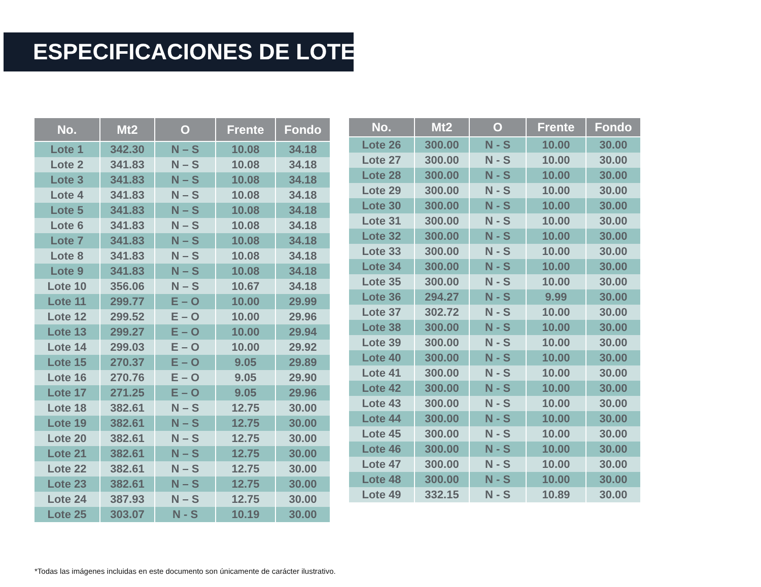ESPECIFICACIONES DE LOTES
| No. | Mt2 | O | Frente | Fondo |
| --- | --- | --- | --- | --- |
| Lote 1 | 342.30 | N – S | 10.08 | 34.18 |
| Lote 2 | 341.83 | N – S | 10.08 | 34.18 |
| Lote 3 | 341.83 | N – S | 10.08 | 34.18 |
| Lote 4 | 341.83 | N – S | 10.08 | 34.18 |
| Lote 5 | 341.83 | N – S | 10.08 | 34.18 |
| Lote 6 | 341.83 | N – S | 10.08 | 34.18 |
| Lote 7 | 341.83 | N – S | 10.08 | 34.18 |
| Lote 8 | 341.83 | N – S | 10.08 | 34.18 |
| Lote 9 | 341.83 | N – S | 10.08 | 34.18 |
| Lote 10 | 356.06 | N – S | 10.67 | 34.18 |
| Lote 11 | 299.77 | E – O | 10.00 | 29.99 |
| Lote 12 | 299.52 | E – O | 10.00 | 29.96 |
| Lote 13 | 299.27 | E – O | 10.00 | 29.94 |
| Lote 14 | 299.03 | E – O | 10.00 | 29.92 |
| Lote 15 | 270.37 | E – O | 9.05 | 29.89 |
| Lote 16 | 270.76 | E – O | 9.05 | 29.90 |
| Lote 17 | 271.25 | E – O | 9.05 | 29.96 |
| Lote 18 | 382.61 | N – S | 12.75 | 30.00 |
| Lote 19 | 382.61 | N – S | 12.75 | 30.00 |
| Lote 20 | 382.61 | N – S | 12.75 | 30.00 |
| Lote 21 | 382.61 | N – S | 12.75 | 30.00 |
| Lote 22 | 382.61 | N – S | 12.75 | 30.00 |
| Lote 23 | 382.61 | N – S | 12.75 | 30.00 |
| Lote 24 | 387.93 | N – S | 12.75 | 30.00 |
| Lote 25 | 303.07 | N - S | 10.19 | 30.00 |
| No. | Mt2 | O | Frente | Fondo |
| --- | --- | --- | --- | --- |
| Lote 26 | 300.00 | N - S | 10.00 | 30.00 |
| Lote 27 | 300.00 | N - S | 10.00 | 30.00 |
| Lote 28 | 300.00 | N - S | 10.00 | 30.00 |
| Lote 29 | 300.00 | N - S | 10.00 | 30.00 |
| Lote 30 | 300.00 | N - S | 10.00 | 30.00 |
| Lote 31 | 300.00 | N - S | 10.00 | 30.00 |
| Lote 32 | 300.00 | N - S | 10.00 | 30.00 |
| Lote 33 | 300.00 | N - S | 10.00 | 30.00 |
| Lote 34 | 300.00 | N - S | 10.00 | 30.00 |
| Lote 35 | 300.00 | N - S | 10.00 | 30.00 |
| Lote 36 | 294.27 | N - S | 9.99 | 30.00 |
| Lote 37 | 302.72 | N - S | 10.00 | 30.00 |
| Lote 38 | 300.00 | N - S | 10.00 | 30.00 |
| Lote 39 | 300.00 | N - S | 10.00 | 30.00 |
| Lote 40 | 300.00 | N - S | 10.00 | 30.00 |
| Lote 41 | 300.00 | N - S | 10.00 | 30.00 |
| Lote 42 | 300.00 | N - S | 10.00 | 30.00 |
| Lote 43 | 300.00 | N - S | 10.00 | 30.00 |
| Lote 44 | 300.00 | N - S | 10.00 | 30.00 |
| Lote 45 | 300.00 | N - S | 10.00 | 30.00 |
| Lote 46 | 300.00 | N - S | 10.00 | 30.00 |
| Lote 47 | 300.00 | N - S | 10.00 | 30.00 |
| Lote 48 | 300.00 | N - S | 10.00 | 30.00 |
| Lote 49 | 332.15 | N - S | 10.89 | 30.00 |
*Todas las imágenes incluidas en este documento son únicamente de carácter ilustrativo.